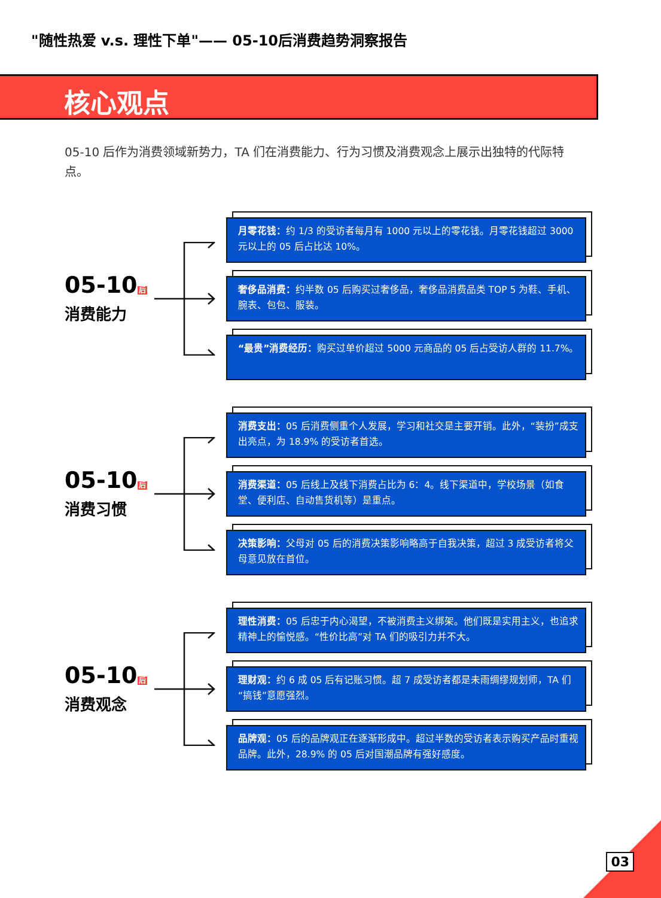"随性热爱 v.s. 理性下单"—— 05-10后消费趋势洞察报告
核心观点
05-10 后作为消费领域新势力，TA 们在消费能力、行为习惯及消费观念上展示出独特的代际特点。
05-10后
消费能力
月零花钱：约 1/3 的受访者每月有 1000 元以上的零花钱。月零花钱超过 3000 元以上的 05 后占比达 10%。
奢侈品消费：约半数 05 后购买过奢侈品，奢侈品消费品类 TOP 5 为鞋、手机、腕表、包包、服装。
“最贵”消费经历：购买过单价超过 5000 元商品的 05 后占受访人群的 11.7%。
05-10后
消费习惯
消费支出：05 后消费侧重个人发展，学习和社交是主要开销。此外，“装扮”成支出亮点，为 18.9% 的受访者首选。
消费渠道：05 后线上及线下消费占比为 6：4。线下渠道中，学校场景（如食堂、便利店、自动售货机等）是重点。
决策影响：父母对 05 后的消费决策影响略高于自我决策，超过 3 成受访者将父母意见放在首位。
05-10后
消费观念
理性消费：05 后忠于内心渴望，不被消费主义绑架。他们既是实用主义，也追求精神上的愉悦感。“性价比高”对 TA 们的吸引力并不大。
理财观：约 6 成 05 后有记账习惯。超 7 成受访者都是未雨绸缪规划师，TA 们“搞钱”意愿强烈。
品牌观：05 后的品牌观正在逐渐形成中。超过半数的受访者表示购买产品时重视品牌。此外，28.9% 的 05 后对国潮品牌有强好感度。
03